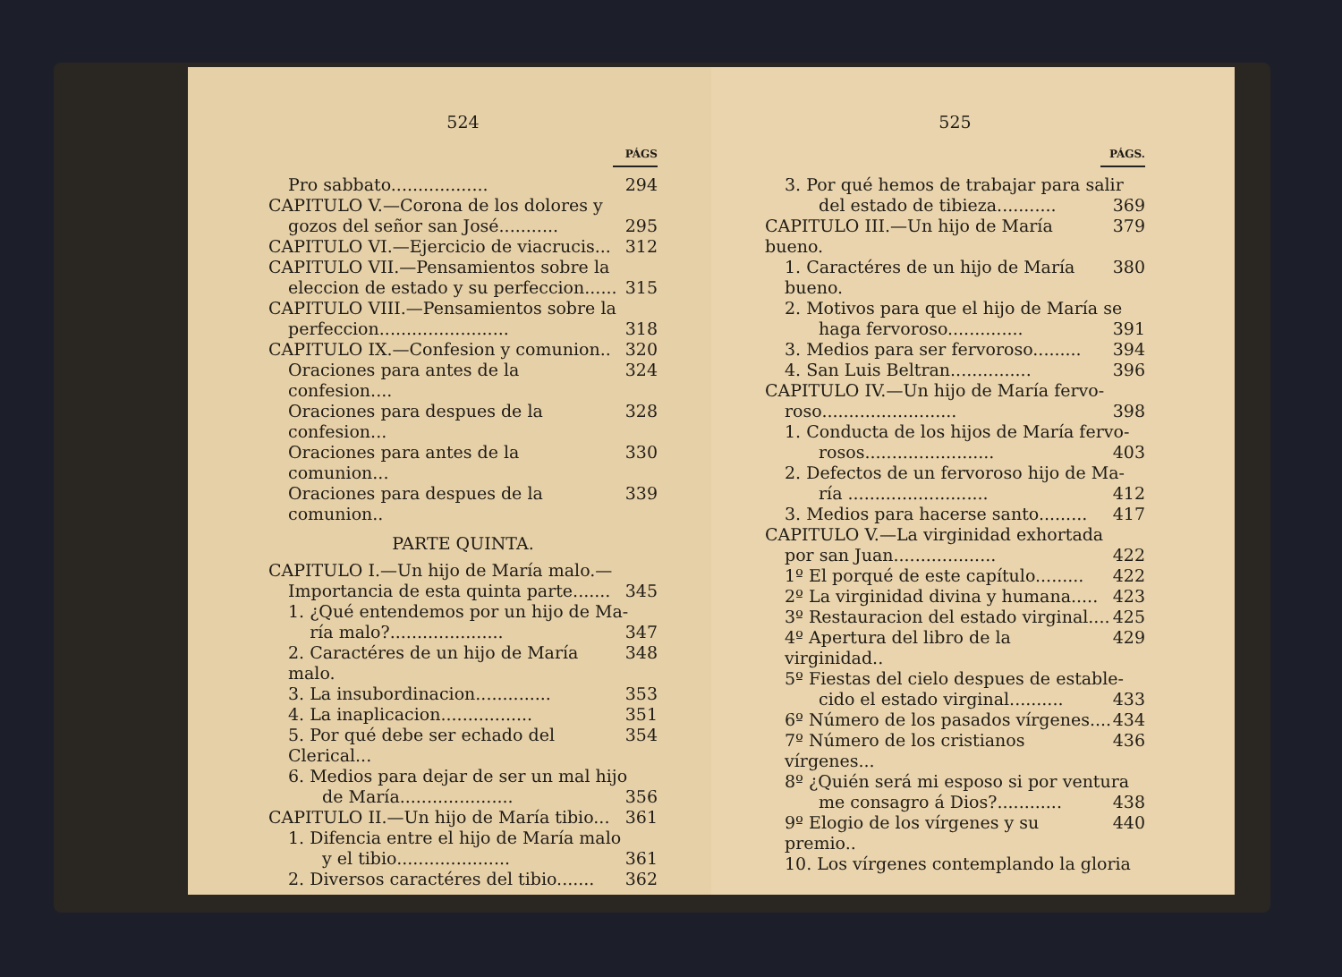524
PÁGS
Pro sabbato.................. 294
CAPITULO V.—Corona de los dolores y
gozos del señor san José........... 295
CAPITULO VI.—Ejercicio de viacrucis... 312
CAPITULO VII.—Pensamientos sobre la
eleccion de estado y su perfeccion...... 315
CAPITULO VIII.—Pensamientos sobre la
perfeccion........................ 318
CAPITULO IX.—Confesion y comunion.. 320
Oraciones para antes de la confesion.... 324
Oraciones para despues de la confesion... 328
Oraciones para antes de la comunion... 330
Oraciones para despues de la comunion.. 339
PARTE QUINTA.
CAPITULO I.—Un hijo de María malo.—
Importancia de esta quinta parte....... 345
1. ¿Qué entendemos por un hijo de Ma-
ría malo?..................... 347
2. Caractéres de un hijo de María malo. 348
3. La insubordinacion.............. 353
4. La inaplicacion................. 351
5. Por qué debe ser echado del Clerical... 354
6. Medios para dejar de ser un mal hijo
de María..................... 356
CAPITULO II.—Un hijo de María tibio... 361
1. Difencia entre el hijo de María malo
y el tibio..................... 361
2. Diversos caractéres del tibio....... 362
525
PÁGS.
3. Por qué hemos de trabajar para salir
del estado de tibieza........... 369
CAPITULO III.—Un hijo de María bueno. 379
1. Caractéres de un hijo de María bueno. 380
2. Motivos para que el hijo de María se
haga fervoroso.............. 391
3. Medios para ser fervoroso......... 394
4. San Luis Beltran............... 396
CAPITULO IV.—Un hijo de María fervo-
roso......................... 398
1. Conducta de los hijos de María fervo-
rosos........................ 403
2. Defectos de un fervoroso hijo de Ma-
ría .......................... 412
3. Medios para hacerse santo......... 417
CAPITULO V.—La virginidad exhortada
por san Juan................... 422
1º El porqué de este capítulo......... 422
2º La virginidad divina y humana..... 423
3º Restauracion del estado virginal.... 425
4º Apertura del libro de la virginidad.. 429
5º Fiestas del cielo despues de estable-
cido el estado virginal.......... 433
6º Número de los pasados vírgenes.... 434
7º Número de los cristianos vírgenes... 436
8º ¿Quién será mi esposo si por ventura
me consagro á Dios?............ 438
9º Elogio de los vírgenes y su premio.. 440
10. Los vírgenes contemplando la gloria